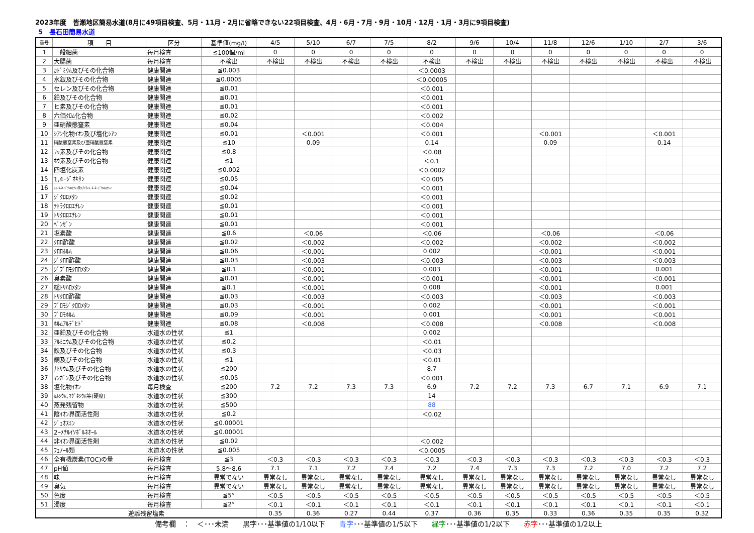2023年度　皆瀬地区簡易水道(8月に49項目検査、5月・11月・2月に省略できない22項目検査、4月・6月・7月・9月・10月・12月・1月・3月に9項目検査)
5　長石田簡易水道
| 番号 | 項 目 | 区分 | 基準値(mg/l) | 4/5 | 5/10 | 6/7 | 7/5 | 8/2 | 9/6 | 10/4 | 11/8 | 12/6 | 1/10 | 2/7 | 3/6 |
| --- | --- | --- | --- | --- | --- | --- | --- | --- | --- | --- | --- | --- | --- | --- | --- |
| 1 | 一般細菌 | 毎月検査 | ≦100個/ml | 0 | 0 | 0 | 0 | 0 | 0 | 0 | 0 | 0 | 0 | 0 | 0 |
| 2 | 大腸菌 | 毎月検査 | 不検出 | 不検出 | 不検出 | 不検出 | 不検出 | 不検出 | 不検出 | 不検出 | 不検出 | 不検出 | 不検出 | 不検出 | 不検出 |
| 3 | ｶﾄﾞﾐｳﾑ及びその化合物 | 健康関連 | ≦0.003 | | | | | ＜0.0003 | | | | | | | |
| 4 | 水銀及びその化合物 | 健康関連 | ≦0.0005 | | | | | ＜0.00005 | | | | | | | |
| 5 | セレン及びその化合物 | 健康関連 | ≦0.01 | | | | | ＜0.001 | | | | | | | |
| 6 | 鉛及びその化合物 | 健康関連 | ≦0.01 | | | | | ＜0.001 | | | | | | | |
| 7 | ヒ素及びその化合物 | 健康関連 | ≦0.01 | | | | | ＜0.001 | | | | | | | |
| 8 | 六価ｸﾛﾑ化合物 | 健康関連 | ≦0.02 | | | | | ＜0.002 | | | | | | | |
| 9 | 亜硝酸態窒素 | 健康関連 | ≦0.04 | | | | | ＜0.004 | | | | | | | |
| 10 | ｼｱﾝ化物ｲｵﾝ及び塩化ｼｱﾝ | 健康関連 | ≦0.01 | | ＜0.001 | | | ＜0.001 | | | ＜0.001 | | | ＜0.001 | |
| 11 | 硝酸態窒素及び亜硝酸態窒素 | 健康関連 | ≦10 | | 0.09 | | | 0.14 | | | 0.09 | | | 0.14 | |
| 12 | ﾌｯ素及びその化合物 | 健康関連 | ≦0.8 | | | | | ＜0.08 | | | | | | | |
| 13 | ﾎｳ素及びその化合物 | 健康関連 | ≦1 | | | | | ＜0.1 | | | | | | | |
| 14 | 四塩化炭素 | 健康関連 | ≦0.002 | | | | | ＜0.0002 | | | | | | | |
| 15 | 1,4ｰｼﾞｵｷｻﾝ | 健康関連 | ≦0.05 | | | | | ＜0.005 | | | | | | | |
| 16 | ｼｽｰ1.2ｰｼﾞｸﾛﾛｴﾁﾚﾝ及びﾄﾗﾝｽｰ1.2ｰｼﾞｸﾛﾛｴﾁﾚﾝ | 健康関連 | ≦0.04 | | | | | ＜0.001 | | | | | | | |
| 17 | ｼﾞｸﾛﾛﾒﾀﾝ | 健康関連 | ≦0.02 | | | | | ＜0.001 | | | | | | | |
| 18 | ﾃﾄﾗｸﾛﾛｴﾁﾚﾝ | 健康関連 | ≦0.01 | | | | | ＜0.001 | | | | | | | |
| 19 | ﾄﾘｸﾛﾛｴﾁﾚﾝ | 健康関連 | ≦0.01 | | | | | ＜0.001 | | | | | | | |
| 20 | ﾍﾞﾝｾﾞﾝ | 健康関連 | ≦0.01 | | | | | ＜0.001 | | | | | | | |
| 21 | 塩素酸 | 健康関連 | ≦0.6 | | ＜0.06 | | | ＜0.06 | | | ＜0.06 | | | ＜0.06 | |
| 22 | ｸﾛﾛ酢酸 | 健康関連 | ≦0.02 | | ＜0.002 | | | ＜0.002 | | | ＜0.002 | | | ＜0.002 | |
| 23 | ｸﾛﾛﾎﾙﾑ | 健康関連 | ≦0.06 | | ＜0.001 | | | 0.002 | | | ＜0.001 | | | ＜0.001 | |
| 24 | ｼﾞｸﾛﾛ酢酸 | 健康関連 | ≦0.03 | | ＜0.003 | | | ＜0.003 | | | ＜0.003 | | | ＜0.003 | |
| 25 | ｼﾞﾌﾞﾛﾓｸﾛﾛﾒﾀﾝ | 健康関連 | ≦0.1 | | ＜0.001 | | | 0.003 | | | ＜0.001 | | | 0.001 | |
| 26 | 臭素酸 | 健康関連 | ≦0.01 | | ＜0.001 | | | ＜0.001 | | | ＜0.001 | | | ＜0.001 | |
| 27 | 総ﾄﾘﾊﾛﾒﾀﾝ | 健康関連 | ≦0.1 | | ＜0.001 | | | 0.008 | | | ＜0.001 | | | 0.001 | |
| 28 | ﾄﾘｸﾛﾛ酢酸 | 健康関連 | ≦0.03 | | ＜0.003 | | | ＜0.003 | | | ＜0.003 | | | ＜0.003 | |
| 29 | ﾌﾞﾛﾓｼﾞｸﾛﾛﾒﾀﾝ | 健康関連 | ≦0.03 | | ＜0.001 | | | 0.002 | | | ＜0.001 | | | ＜0.001 | |
| 30 | ﾌﾞﾛﾓﾎﾙﾑ | 健康関連 | ≦0.09 | | ＜0.001 | | | 0.001 | | | ＜0.001 | | | ＜0.001 | |
| 31 | ﾎﾙﾑｱﾙﾃﾞﾋﾄﾞ | 健康関連 | ≦0.08 | | ＜0.008 | | | ＜0.008 | | | ＜0.008 | | | ＜0.008 | |
| 32 | 亜鉛及びその化合物 | 水道水の性状 | ≦1 | | | | | 0.002 | | | | | | | |
| 33 | ｱﾙﾐﾆｳﾑ及びその化合物 | 水道水の性状 | ≦0.2 | | | | | ＜0.01 | | | | | | | |
| 34 | 鉄及びその化合物 | 水道水の性状 | ≦0.3 | | | | | ＜0.03 | | | | | | | |
| 35 | 銅及びその化合物 | 水道水の性状 | ≦1 | | | | | ＜0.01 | | | | | | | |
| 36 | ﾅﾄﾘｳﾑ及びその化合物 | 水道水の性状 | ≦200 | | | | | 8.7 | | | | | | | |
| 37 | ﾏﾝｶﾞﾝ及びその化合物 | 水道水の性状 | ≦0.05 | | | | | ＜0.001 | | | | | | | |
| 38 | 塩化物ｲｵﾝ | 毎月検査 | ≦200 | 7.2 | 7.2 | 7.3 | 7.3 | 6.9 | 7.2 | 7.2 | 7.3 | 6.7 | 7.1 | 6.9 | 7.1 |
| 39 | ｶﾙｼｳﾑ､ﾏｸﾞﾈｼｳﾑ等(硬度) | 水道水の性状 | ≦300 | | | | | 14 | | | | | | | |
| 40 | 蒸発残留物 | 水道水の性状 | ≦500 | | | | | 88 | | | | | | | |
| 41 | 陰ｲｵﾝ界面活性剤 | 水道水の性状 | ≦0.2 | | | | | ＜0.02 | | | | | | | |
| 42 | ｼﾞｪｵｽﾐﾝ | 水道水の性状 | ≦0.00001 | | | | | | | | | | | | |
| 43 | 2ｰﾒﾁﾙｲｿﾎﾞﾙﾈｵｰﾙ | 水道水の性状 | ≦0.00001 | | | | | | | | | | | | |
| 44 | 非ｲｵﾝ界面活性剤 | 水道水の性状 | ≦0.02 | | | | | ＜0.002 | | | | | | | |
| 45 | ﾌｪﾉｰﾙ類 | 水道水の性状 | ≦0.005 | | | | | ＜0.0005 | | | | | | | |
| 46 | 全有機炭素(TOC)の量 | 毎月検査 | ≦3 | ＜0.3 | ＜0.3 | ＜0.3 | ＜0.3 | ＜0.3 | ＜0.3 | ＜0.3 | ＜0.3 | ＜0.3 | ＜0.3 | ＜0.3 | ＜0.3 |
| 47 | pH値 | 毎月検査 | 5.8～8.6 | 7.1 | 7.1 | 7.2 | 7.4 | 7.2 | 7.4 | 7.3 | 7.3 | 7.2 | 7.0 | 7.2 | 7.2 |
| 48 | 味 | 毎月検査 | 異常でない | 異常なし | 異常なし | 異常なし | 異常なし | 異常なし | 異常なし | 異常なし | 異常なし | 異常なし | 異常なし | 異常なし | 異常なし |
| 49 | 臭気 | 毎月検査 | 異常でない | 異常なし | 異常なし | 異常なし | 異常なし | 異常なし | 異常なし | 異常なし | 異常なし | 異常なし | 異常なし | 異常なし | 異常なし |
| 50 | 色度 | 毎月検査 | ≦5° | ＜0.5 | ＜0.5 | ＜0.5 | ＜0.5 | ＜0.5 | ＜0.5 | ＜0.5 | ＜0.5 | ＜0.5 | ＜0.5 | ＜0.5 | ＜0.5 |
| 51 | 濁度 | 毎月検査 | ≦2° | ＜0.1 | ＜0.1 | ＜0.1 | ＜0.1 | ＜0.1 | ＜0.1 | ＜0.1 | ＜0.1 | ＜0.1 | ＜0.1 | ＜0.1 | ＜0.1 |
| 遊離残留塩素 | | | | 0.35 | 0.36 | 0.27 | 0.44 | 0.37 | 0.36 | 0.35 | 0.33 | 0.36 | 0.35 | 0.35 | 0.32 |
備考欄　：　＜･･･未満　　黒字･･･基準値の1/10以下　　青字･･･基準値の1/5以下　　緑字･･･基準値の1/2以下　　赤字･･･基準値の1/2以上